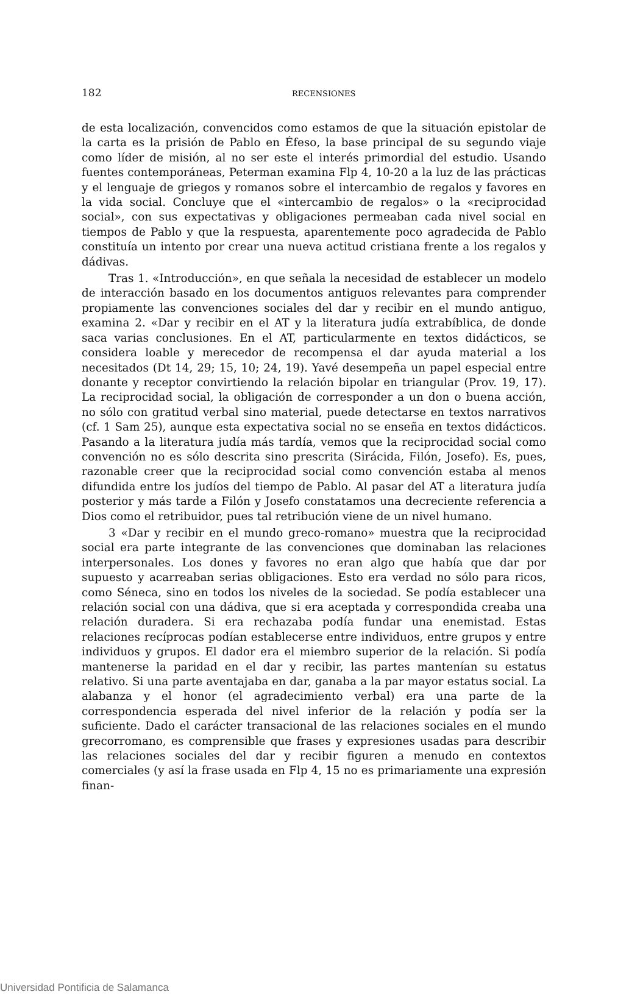182
RECENSIONES
de esta localización, convencidos como estamos de que la situación epistolar de la carta es la prisión de Pablo en Éfeso, la base principal de su segundo viaje como líder de misión, al no ser este el interés primordial del estudio. Usando fuentes contemporáneas, Peterman examina Flp 4, 10-20 a la luz de las prácticas y el lenguaje de griegos y romanos sobre el intercambio de regalos y favores en la vida social. Concluye que el «intercambio de regalos» o la «reciprocidad social», con sus expectativas y obligaciones permeaban cada nivel social en tiempos de Pablo y que la respuesta, aparentemente poco agradecida de Pablo constituía un intento por crear una nueva actitud cristiana frente a los regalos y dádivas.
Tras 1. «Introducción», en que señala la necesidad de establecer un modelo de interacción basado en los documentos antiguos relevantes para comprender propiamente las convenciones sociales del dar y recibir en el mundo antiguo, examina 2. «Dar y recibir en el AT y la literatura judía extrabíblica, de donde saca varias conclusiones. En el AT, particularmente en textos didácticos, se considera loable y merecedor de recompensa el dar ayuda material a los necesitados (Dt 14, 29; 15, 10; 24, 19). Yavé desempeña un papel especial entre donante y receptor convirtiendo la relación bipolar en triangular (Prov. 19, 17). La reciprocidad social, la obligación de corresponder a un don o buena acción, no sólo con gratitud verbal sino material, puede detectarse en textos narrativos (cf. 1 Sam 25), aunque esta expectativa social no se enseña en textos didácticos. Pasando a la literatura judía más tardía, vemos que la reciprocidad social como convención no es sólo descrita sino prescrita (Sirácida, Filón, Josefo). Es, pues, razonable creer que la reciprocidad social como convención estaba al menos difundida entre los judíos del tiempo de Pablo. Al pasar del AT a literatura judía posterior y más tarde a Filón y Josefo constatamos una decreciente referencia a Dios como el retribuidor, pues tal retribución viene de un nivel humano.
3 «Dar y recibir en el mundo greco-romano» muestra que la reciprocidad social era parte integrante de las convenciones que dominaban las relaciones interpersonales. Los dones y favores no eran algo que había que dar por supuesto y acarreaban serias obligaciones. Esto era verdad no sólo para ricos, como Séneca, sino en todos los niveles de la sociedad. Se podía establecer una relación social con una dádiva, que si era aceptada y correspondida creaba una relación duradera. Si era rechazaba podía fundar una enemistad. Estas relaciones recíprocas podían establecerse entre individuos, entre grupos y entre individuos y grupos. El dador era el miembro superior de la relación. Si podía mantenerse la paridad en el dar y recibir, las partes mantenían su estatus relativo. Si una parte aventajaba en dar, ganaba a la par mayor estatus social. La alabanza y el honor (el agradecimiento verbal) era una parte de la correspondencia esperada del nivel inferior de la relación y podía ser la suficiente. Dado el carácter transacional de las relaciones sociales en el mundo grecorromano, es comprensible que frases y expresiones usadas para describir las relaciones sociales del dar y recibir figuren a menudo en contextos comerciales (y así la frase usada en Flp 4, 15 no es primariamente una expresión finan-
Universidad Pontificia de Salamanca